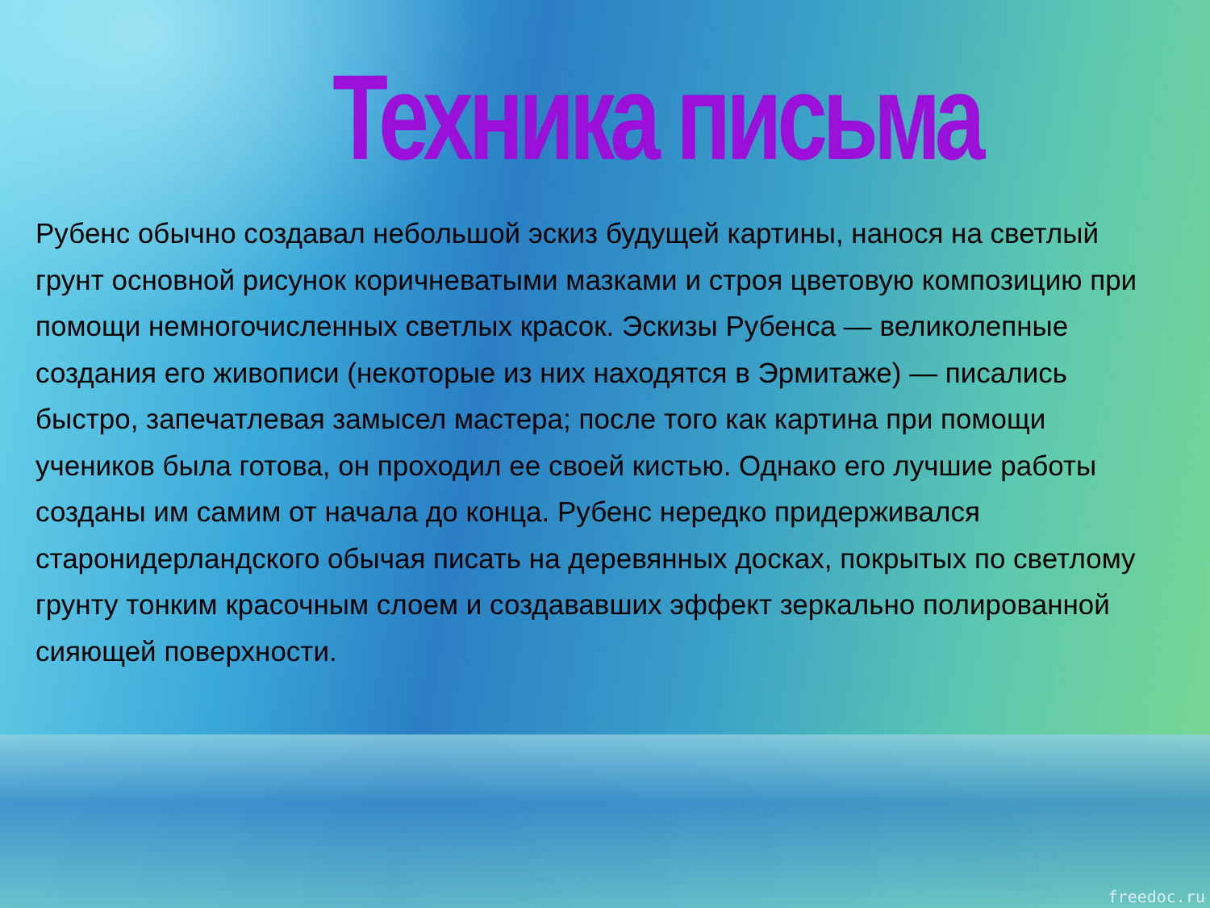Техника письма
Рубенс обычно создавал небольшой эскиз будущей картины, нанося на светлый грунт основной рисунок коричневатыми мазками и строя цветовую композицию при помощи немногочисленных светлых красок. Эскизы Рубенса — великолепные создания его живописи (некоторые из них находятся в Эрмитаже) — писались быстро, запечатлевая замысел мастера; после того как картина при помощи учеников была готова, он проходил ее своей кистью. Однако его лучшие работы созданы им самим от начала до конца. Рубенс нередко придерживался старонидерландского обычая писать на деревянных досках, покрытых по светлому грунту тонким красочным слоем и создававших эффект зеркально полированной сияющей поверхности.
freedoc.ru